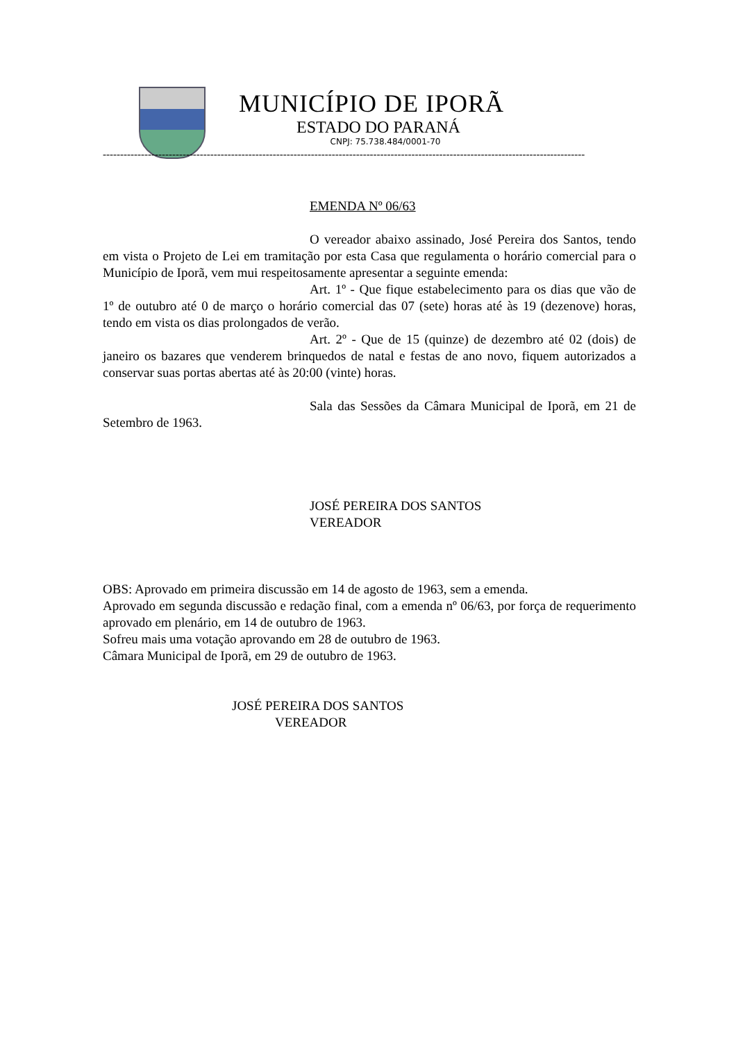MUNICÍPIO DE IPORÃ
ESTADO DO PARANÁ
CNPJ: 75.738.484/0001-70
-------------------------------------------------------------------------------------------------------------------------------------------
EMENDA Nº 06/63
O vereador abaixo assinado, José Pereira dos Santos, tendo em vista o Projeto de Lei em tramitação por esta Casa que regulamenta o horário comercial para o Município de Iporã, vem mui respeitosamente apresentar a seguinte emenda:
Art. 1º - Que fique estabelecimento para os dias que vão de 1º de outubro até 0 de março o horário comercial das 07 (sete) horas até às 19 (dezenove) horas, tendo em vista os dias prolongados de verão.
Art. 2º - Que de 15 (quinze) de dezembro até 02 (dois) de janeiro os bazares que venderem brinquedos de natal e festas de ano novo, fiquem autorizados a conservar suas portas abertas até às 20:00 (vinte) horas.
Sala das Sessões da Câmara Municipal de Iporã, em 21 de Setembro de 1963.
JOSÉ PEREIRA DOS SANTOS
VEREADOR
OBS: Aprovado em primeira discussão em 14 de agosto de 1963, sem a emenda.
Aprovado em segunda discussão e redação final, com a emenda nº 06/63, por força de requerimento aprovado em plenário, em 14 de outubro de 1963.
Sofreu mais uma votação aprovando em 28 de outubro de 1963.
Câmara Municipal de Iporã, em 29 de outubro de 1963.
JOSÉ PEREIRA DOS SANTOS
VEREADOR